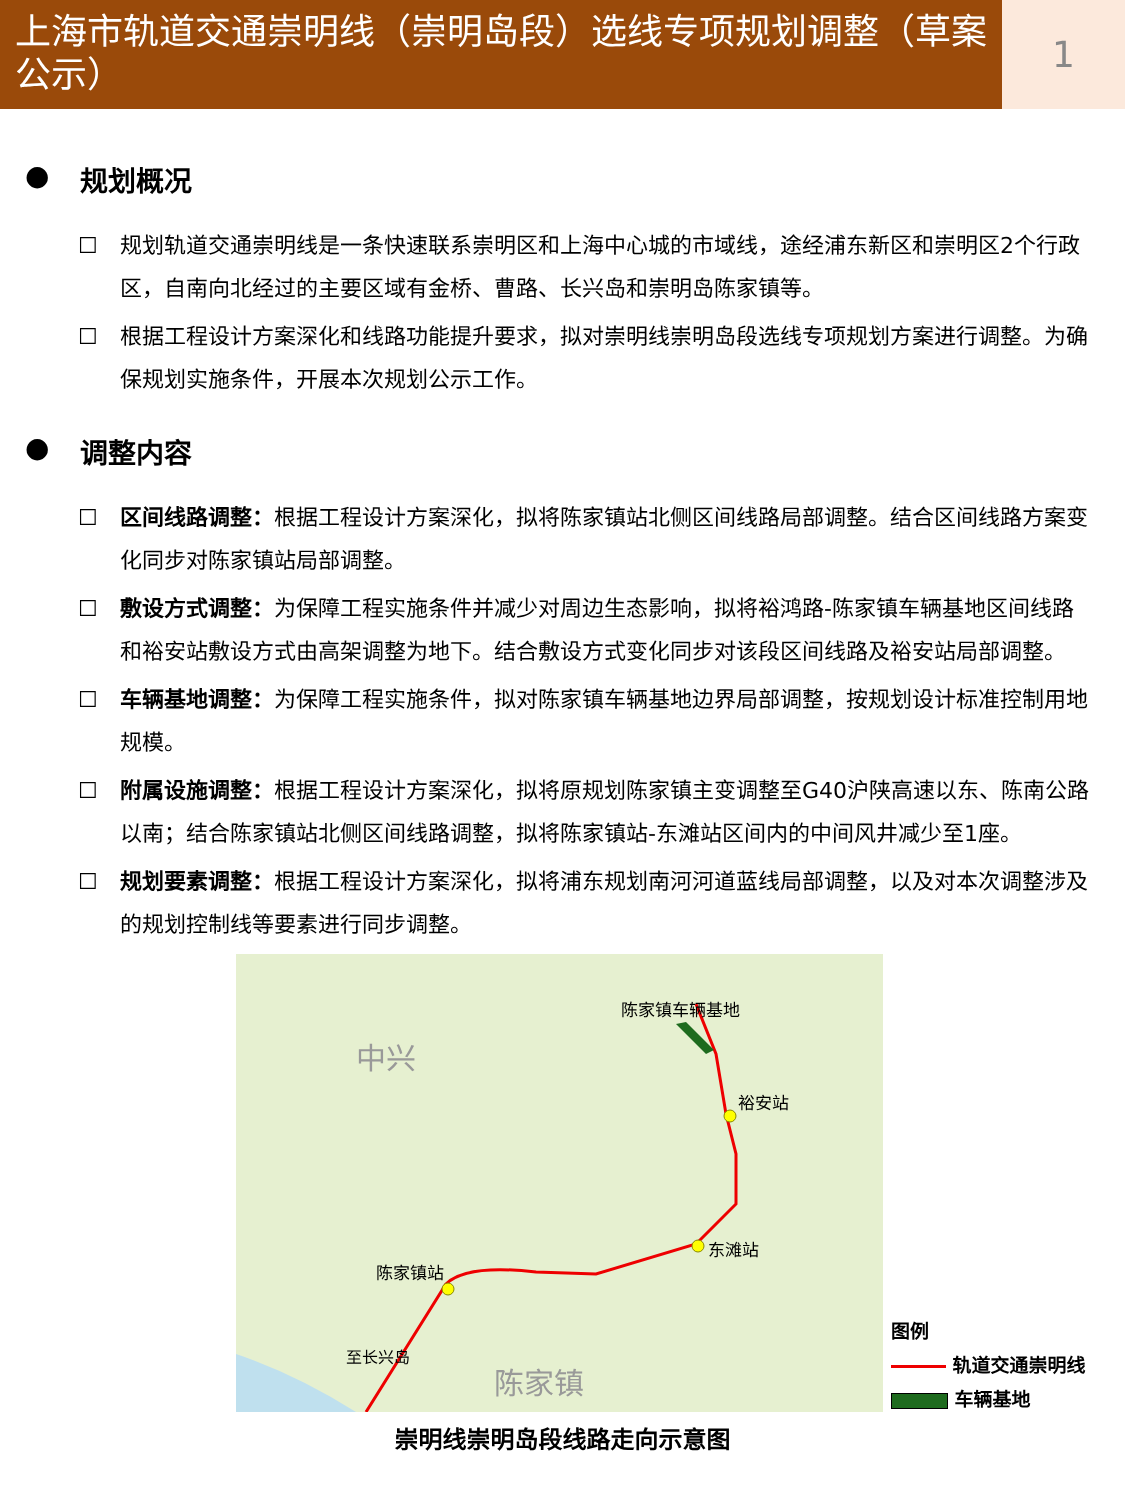上海市轨道交通崇明线（崇明岛段）选线专项规划调整（草案公示）
1
● 规划概况
☐ 规划轨道交通崇明线是一条快速联系崇明区和上海中心城的市域线，途经浦东新区和崇明区2个行政区，自南向北经过的主要区域有金桥、曹路、长兴岛和崇明岛陈家镇等。
☐ 根据工程设计方案深化和线路功能提升要求，拟对崇明线崇明岛段选线专项规划方案进行调整。为确保规划实施条件，开展本次规划公示工作。
● 调整内容
☐ 区间线路调整：根据工程设计方案深化，拟将陈家镇站北侧区间线路局部调整。结合区间线路方案变化同步对陈家镇站局部调整。
☐ 敷设方式调整：为保障工程实施条件并减少对周边生态影响，拟将裕鸿路-陈家镇车辆基地区间线路和裕安站敷设方式由高架调整为地下。结合敷设方式变化同步对该段区间线路及裕安站局部调整。
☐ 车辆基地调整：为保障工程实施条件，拟对陈家镇车辆基地边界局部调整，按规划设计标准控制用地规模。
☐ 附属设施调整：根据工程设计方案深化，拟将原规划陈家镇主变调整至G40沪陕高速以东、陈南公路以南；结合陈家镇站北侧区间线路调整，拟将陈家镇站-东滩站区间内的中间风井减少至1座。
☐ 规划要素调整：根据工程设计方案深化，拟将浦东规划南河河道蓝线局部调整，以及对本次调整涉及的规划控制线等要素进行同步调整。
陈家镇车辆基地
裕安站
东滩站
陈家镇站
中兴
陈家镇
至长兴岛
图例
轨道交通崇明线
车辆基地
崇明线崇明岛段线路走向示意图